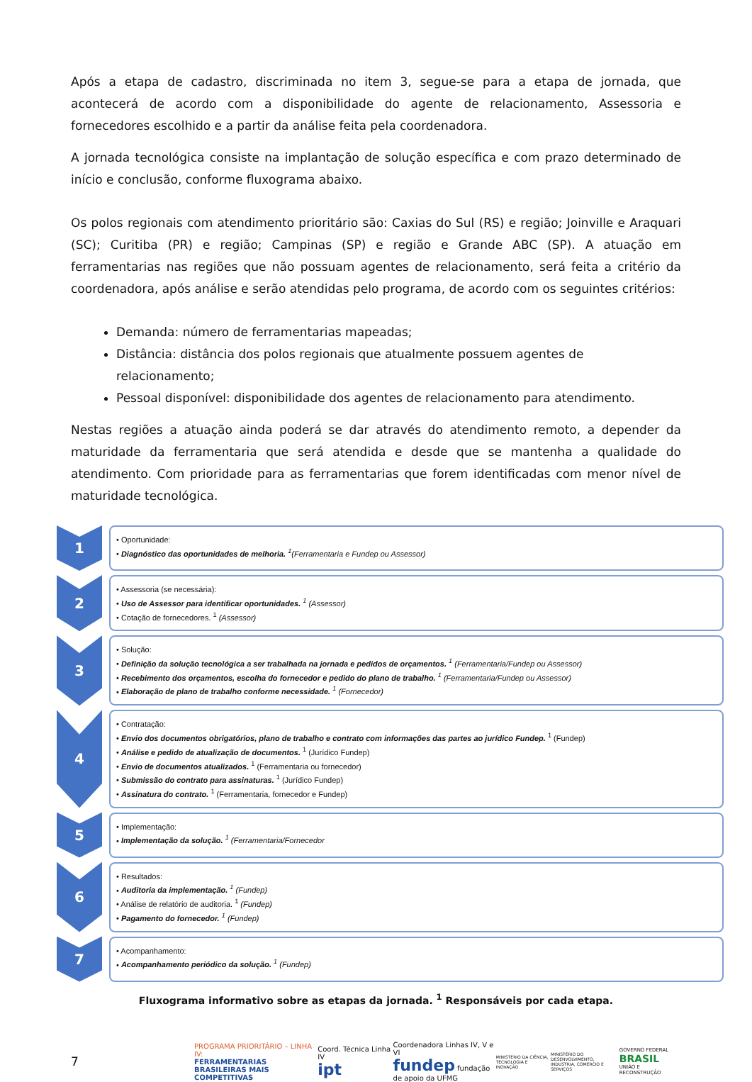Após a etapa de cadastro, discriminada no item 3, segue-se para a etapa de jornada, que acontecerá de acordo com a disponibilidade do agente de relacionamento, Assessoria e fornecedores escolhido e a partir da análise feita pela coordenadora.
A jornada tecnológica consiste na implantação de solução específica e com prazo determinado de início e conclusão, conforme fluxograma abaixo.
Os polos regionais com atendimento prioritário são: Caxias do Sul (RS) e região; Joinville e Araquari (SC); Curitiba (PR) e região; Campinas (SP) e região e Grande ABC (SP). A atuação em ferramentarias nas regiões que não possuam agentes de relacionamento, será feita a critério da coordenadora, após análise e serão atendidas pelo programa, de acordo com os seguintes critérios:
Demanda: número de ferramentarias mapeadas;
Distância: distância dos polos regionais que atualmente possuem agentes de relacionamento;
Pessoal disponível: disponibilidade dos agentes de relacionamento para atendimento.
Nestas regiões a atuação ainda poderá se dar através do atendimento remoto, a depender da maturidade da ferramentaria que será atendida e desde que se mantenha a qualidade do atendimento. Com prioridade para as ferramentarias que forem identificadas com menor nível de maturidade tecnológica.
1
• Oportunidade:
• Diagnóstico das oportunidades de melhoria. <sup>1</sup>(Ferramentaria e Fundep ou Assessor)
2
• Assessoria (se necessária):
• Uso de Assessor para identificar oportunidades. <sup>1</sup> (Assessor)
• Cotação de fornecedores. <sup>1</sup> (Assessor)
3
• Solução:
• Definição da solução tecnológica a ser trabalhada na jornada e pedidos de orçamentos. <sup>1</sup> (Ferramentaria/Fundep ou Assessor)
• Recebimento dos orçamentos, escolha do fornecedor e pedido do plano de trabalho. <sup>1</sup> (Ferramentaria/Fundep ou Assessor)
• Elaboração de plano de trabalho conforme necessidade. <sup>1</sup> (Fornecedor)
4
• Contratação:
• Envio dos documentos obrigatórios, plano de trabalho e contrato com informações das partes ao jurídico Fundep. <sup>1</sup> (Fundep)
• Análise e pedido de atualização de documentos. <sup>1</sup> (Jurídico Fundep)
• Envio de documentos atualizados. <sup>1</sup> (Ferramentaria ou fornecedor)
• Submissão do contrato para assinaturas. <sup>1</sup> (Jurídico Fundep)
• Assinatura do contrato. <sup>1</sup> (Ferramentaria, fornecedor e Fundep)
5
• Implementação:
• Implementação da solução. <sup>1</sup> (Ferramentaria/Fornecedor
6
• Resultados:
• Auditoria da implementação. <sup>1</sup> (Fundep)
• Análise de relatório de auditoria. <sup>1</sup> (Fundep)
• Pagamento do fornecedor. <sup>1</sup> (Fundep)
7
• Acompanhamento:
• Acompanhamento periódico da solução. <sup>1</sup> (Fundep)
Fluxograma informativo sobre as etapas da jornada. <sup>1</sup> Responsáveis por cada etapa.
7
PROGRAMA PRIORITÁRIO – LINHA IV:
FERRAMENTARIAS BRASILEIRAS MAIS COMPETITIVAS
Coord. Técnica Linha IV
ipt
Coordenadora Linhas IV, V e VI
fundep fundação de apoio da UFMG
MINISTÉRIO DA CIÊNCIA, TECNOLOGIA E INOVAÇÃO
MINISTÉRIO DO DESENVOLVIMENTO, INDÚSTRIA, COMÉRCIO E SERVIÇOS
GOVERNO FEDERAL
BRASIL
UNIÃO E RECONSTRUÇÃO